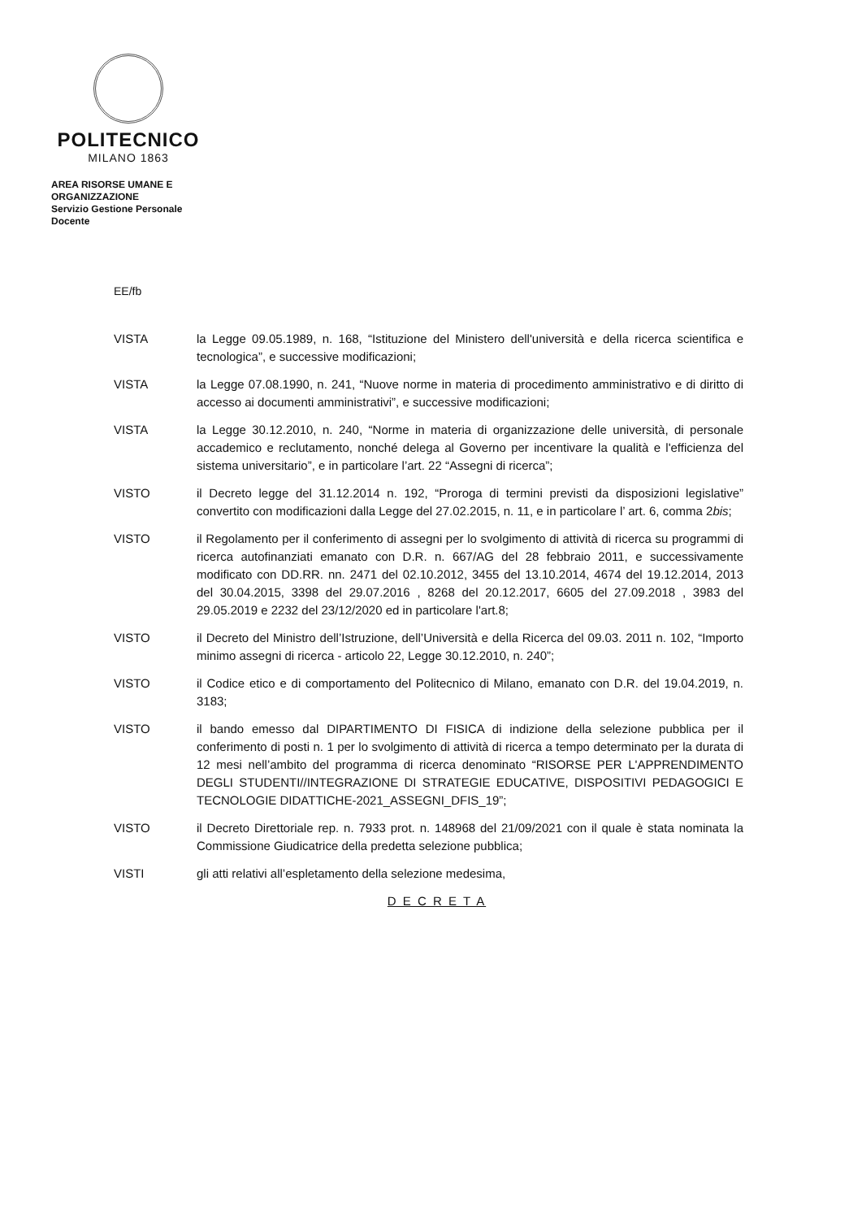POLITECNICO
MILANO 1863
AREA RISORSE UMANE E
ORGANIZZAZIONE
Servizio Gestione Personale
Docente
EE/fb
VISTA la Legge 09.05.1989, n. 168, “Istituzione del Ministero dell'università e della ricerca scientifica e tecnologica”, e successive modificazioni;
VISTA la Legge 07.08.1990, n. 241, “Nuove norme in materia di procedimento amministrativo e di diritto di accesso ai documenti amministrativi”, e successive modificazioni;
VISTA la Legge 30.12.2010, n. 240, “Norme in materia di organizzazione delle università, di personale accademico e reclutamento, nonché delega al Governo per incentivare la qualità e l'efficienza del sistema universitario”, e in particolare l’art. 22 “Assegni di ricerca”;
VISTO il Decreto legge del 31.12.2014 n. 192, “Proroga di termini previsti da disposizioni legislative” convertito con modificazioni dalla Legge del 27.02.2015, n. 11, e in particolare l’ art. 6, comma 2bis;
VISTO il Regolamento per il conferimento di assegni per lo svolgimento di attività di ricerca su programmi di ricerca autofinanziati emanato con D.R. n. 667/AG del 28 febbraio 2011, e successivamente modificato con DD.RR. nn. 2471 del 02.10.2012, 3455 del 13.10.2014, 4674 del 19.12.2014, 2013 del 30.04.2015, 3398 del 29.07.2016 , 8268 del 20.12.2017, 6605 del 27.09.2018 , 3983 del 29.05.2019 e 2232 del 23/12/2020 ed in particolare l'art.8;
VISTO il Decreto del Ministro dell’Istruzione, dell’Università e della Ricerca del 09.03. 2011 n. 102, “Importo minimo assegni di ricerca - articolo 22, Legge 30.12.2010, n. 240”;
VISTO il Codice etico e di comportamento del Politecnico di Milano, emanato con D.R. del 19.04.2019, n. 3183;
VISTO il bando emesso dal DIPARTIMENTO DI FISICA di indizione della selezione pubblica per il conferimento di posti n. 1 per lo svolgimento di attività di ricerca a tempo determinato per la durata di 12 mesi nell’ambito del programma di ricerca denominato “RISORSE PER L'APPRENDIMENTO DEGLI STUDENTI//INTEGRAZIONE DI STRATEGIE EDUCATIVE, DISPOSITIVI PEDAGOGICI E TECNOLOGIE DIDATTICHE-2021_ASSEGNI_DFIS_19”;
VISTO il Decreto Direttoriale rep. n. 7933 prot. n. 148968 del 21/09/2021 con il quale è stata nominata la Commissione Giudicatrice della predetta selezione pubblica;
VISTI gli atti relativi all’espletamento della selezione medesima,
D E C R E T A